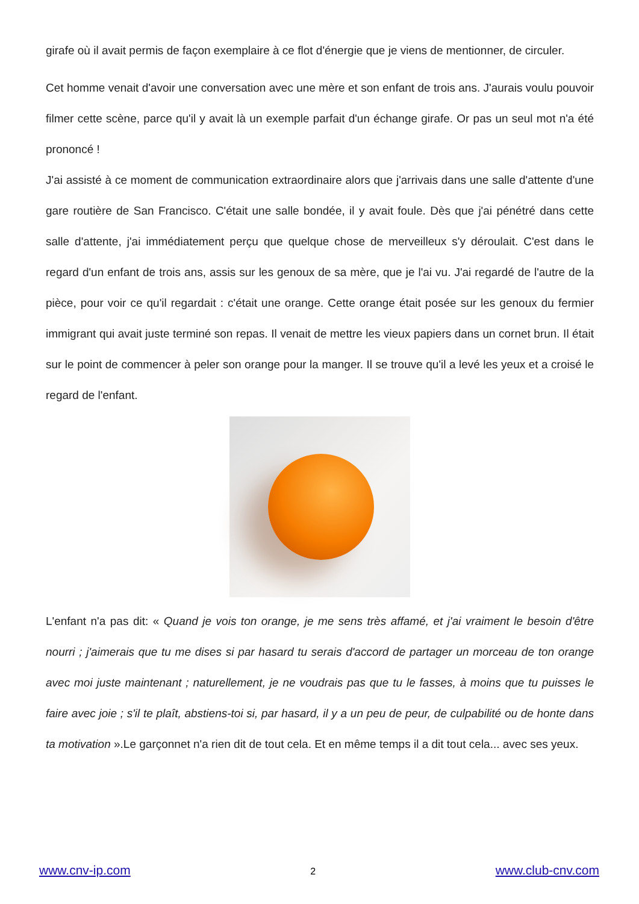girafe où il avait permis de façon exemplaire à ce flot d'énergie que je viens de mentionner, de circuler.
Cet homme venait d'avoir une conversation avec une mère et son enfant de trois ans. J'aurais voulu pouvoir filmer cette scène, parce qu'il y avait là un exemple parfait d'un échange girafe. Or pas un seul mot n'a été prononcé !
J'ai assisté à ce moment de communication extraordinaire alors que j'arrivais dans une salle d'attente d'une gare routière de San Francisco. C'était une salle bondée, il y avait foule. Dès que j'ai pénétré dans cette salle d'attente, j'ai immédiatement perçu que quelque chose de merveilleux s'y déroulait. C'est dans le regard d'un enfant de trois ans, assis sur les genoux de sa mère, que je l'ai vu. J'ai regardé de l'autre de la pièce, pour voir ce qu'il regardait : c'était une orange. Cette orange était posée sur les genoux du fermier immigrant qui avait juste terminé son repas. Il venait de mettre les vieux papiers dans un cornet brun. Il était sur le point de commencer à peler son orange pour la manger. Il se trouve qu'il a levé les yeux et a croisé le regard de l'enfant.
L'enfant n'a pas dit: « Quand je vois ton orange, je me sens très affamé, et j'ai vraiment le besoin d'être nourri ; j'aimerais que tu me dises si par hasard tu serais d'accord de partager un morceau de ton orange avec moi juste maintenant ; naturellement, je ne voudrais pas que tu le fasses, à moins que tu puisses le faire avec joie ; s'il te plaît, abstiens-toi si, par hasard, il y a un peu de peur, de culpabilité ou de honte dans ta motivation ».Le garçonnet n'a rien dit de tout cela. Et en même temps il a dit tout cela... avec ses yeux.
www.cnv-ip.com 2 www.club-cnv.com